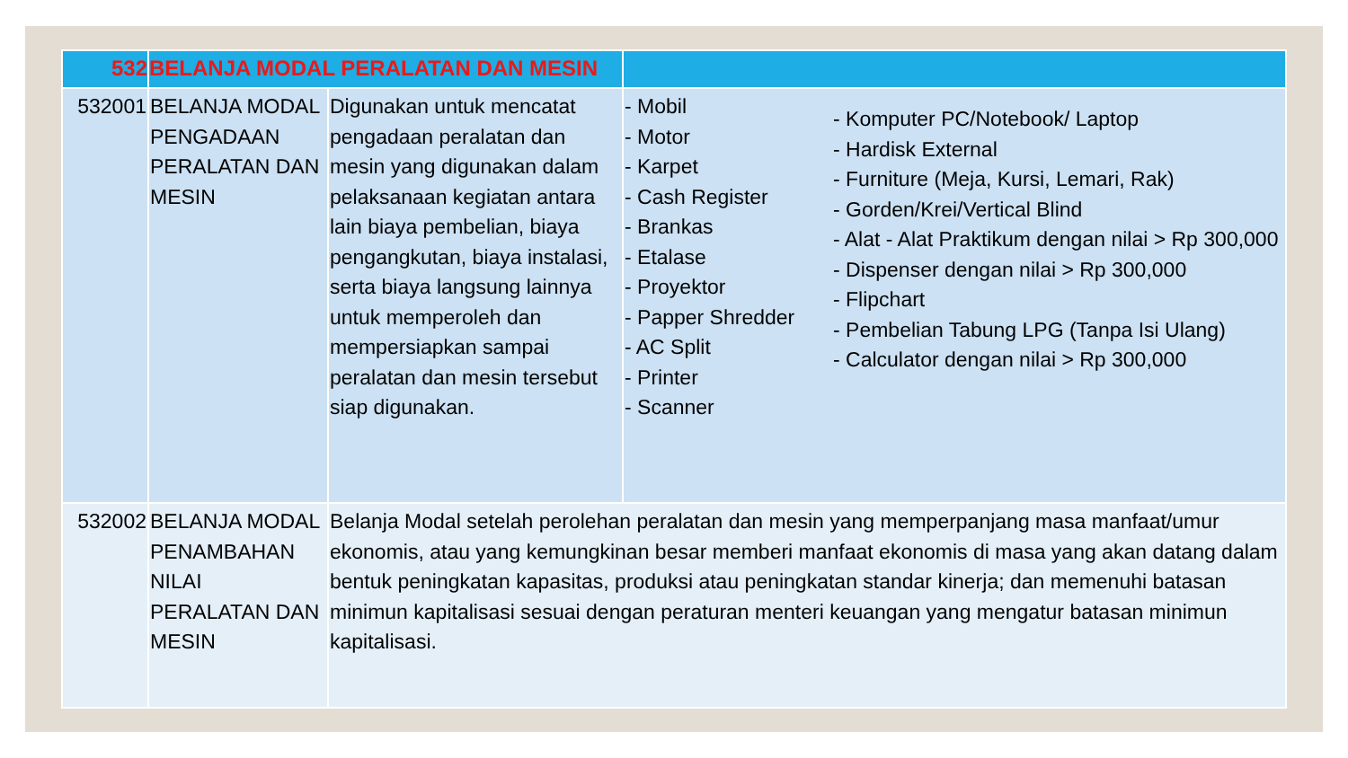| 532 | BELANJA MODAL PERALATAN DAN MESIN | | | |
| 532001 | BELANJA MODAL PENGADAAN PERALATAN DAN MESIN | Digunakan untuk mencatat pengadaan peralatan dan mesin yang digunakan dalam pelaksanaan kegiatan antara lain biaya pembelian, biaya pengangkutan, biaya instalasi, serta biaya langsung lainnya untuk memperoleh dan mempersiapkan sampai peralatan dan mesin tersebut siap digunakan. | - Mobil - Motor - Karpet - Cash Register - Brankas - Etalase - Proyektor - Papper Shredder - AC Split - Printer - Scanner | - Komputer PC/Notebook/ Laptop - Hardisk External - Furniture (Meja, Kursi, Lemari, Rak) - Gorden/Krei/Vertical Blind - Alat - Alat Praktikum dengan nilai > Rp 300,000 - Dispenser dengan nilai > Rp 300,000 - Flipchart - Pembelian Tabung LPG (Tanpa Isi Ulang) - Calculator dengan nilai > Rp 300,000 |
| 532002 | BELANJA MODAL PENAMBAHAN NILAI PERALATAN DAN MESIN | Belanja Modal setelah perolehan peralatan dan mesin yang memperpanjang masa manfaat/umur ekonomis, atau yang kemungkinan besar memberi manfaat ekonomis di masa yang akan datang dalam bentuk peningkatan kapasitas, produksi atau peningkatan standar kinerja; dan memenuhi batasan minimun kapitalisasi sesuai dengan peraturan menteri keuangan yang mengatur batasan minimun kapitalisasi. | | |